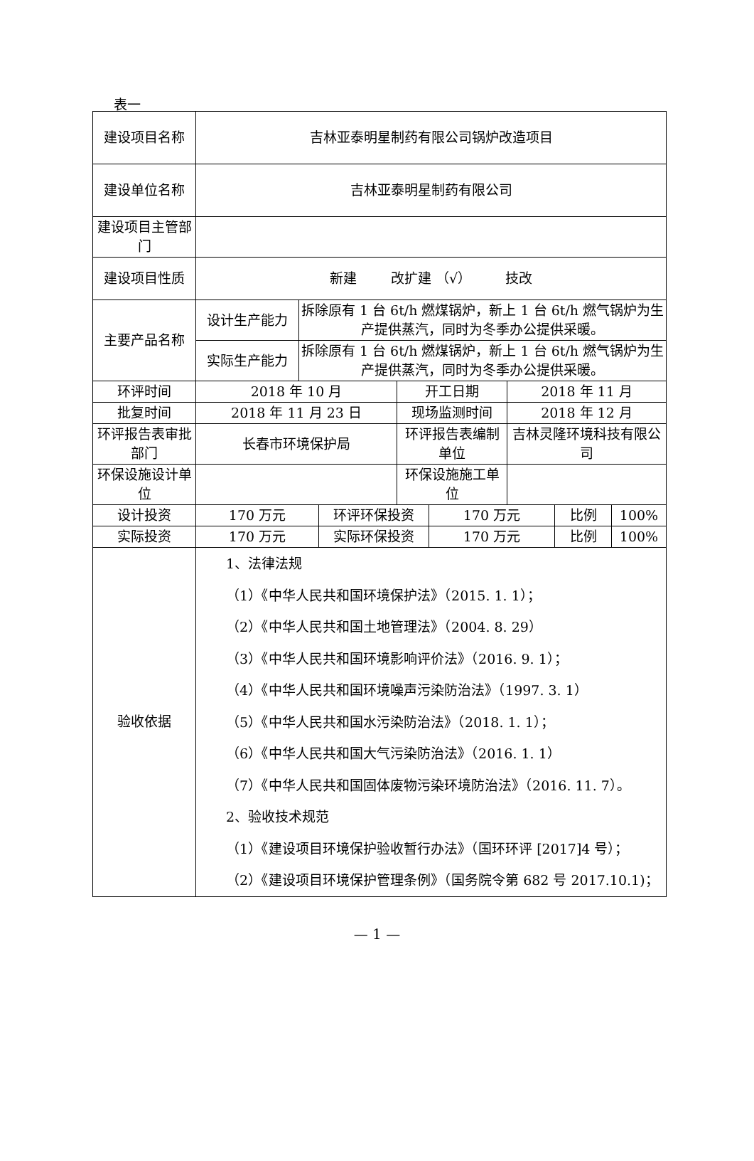表一
| 建设项目名称 | 吉林亚泰明星制药有限公司锅炉改造项目 | | | | | | | |
| 建设单位名称 | 吉林亚泰明星制药有限公司 | | | | | | | |
| 建设项目主管部门 | | | | | | | | |
| 建设项目性质 | 新建 改扩建 （√） 技改 | | | | | | | |
| 主要产品名称 | 设计生产能力 | 拆除原有 1 台 6t/h 燃煤锅炉，新上 1 台 6t/h 燃气锅炉为生产提供蒸汽，同时为冬季办公提供采暖。 | | | | | | |
| | 实际生产能力 | 拆除原有 1 台 6t/h 燃煤锅炉，新上 1 台 6t/h 燃气锅炉为生产提供蒸汽，同时为冬季办公提供采暖。 | | | | | | |
| 环评时间 | 2018 年 10 月 | | | 开工日期 | | 2018 年 11 月 | | |
| 批复时间 | 2018 年 11 月 23 日 | | | 现场监测时间 | | 2018 年 12 月 | | |
| 环评报告表审批部门 | 长春市环境保护局 | | | 环评报告表编制单位 | | 吉林灵隆环境科技有限公司 | | |
| 环保设施设计单位 | | | | 环保设施施工单位 | | | | |
| 设计投资 | 170 万元 | | 环评环保投资 | | 170 万元 | | 比例 | 100% |
| 实际投资 | 170 万元 | | 实际环保投资 | | 170 万元 | | 比例 | 100% |
| 验收依据 | 1、法律法规 （1）《中华人民共和国环境保护法》（2015. 1. 1）； （2）《中华人民共和国土地管理法》（2004. 8. 29） （3）《中华人民共和国环境影响评价法》（2016. 9. 1）； （4）《中华人民共和国环境噪声污染防治法》（1997. 3. 1） （5）《中华人民共和国水污染防治法》（2018. 1. 1）； （6）《中华人民共和国大气污染防治法》（2016. 1. 1） （7）《中华人民共和国固体废物污染环境防治法》（2016. 11. 7）。 2、验收技术规范 （1）《建设项目环境保护验收暂行办法》（国环环评 [2017]4 号）； （2）《建设项目环境保护管理条例》（国务院令第 682 号 2017.10.1)； | | | | | | | |
— 1 —